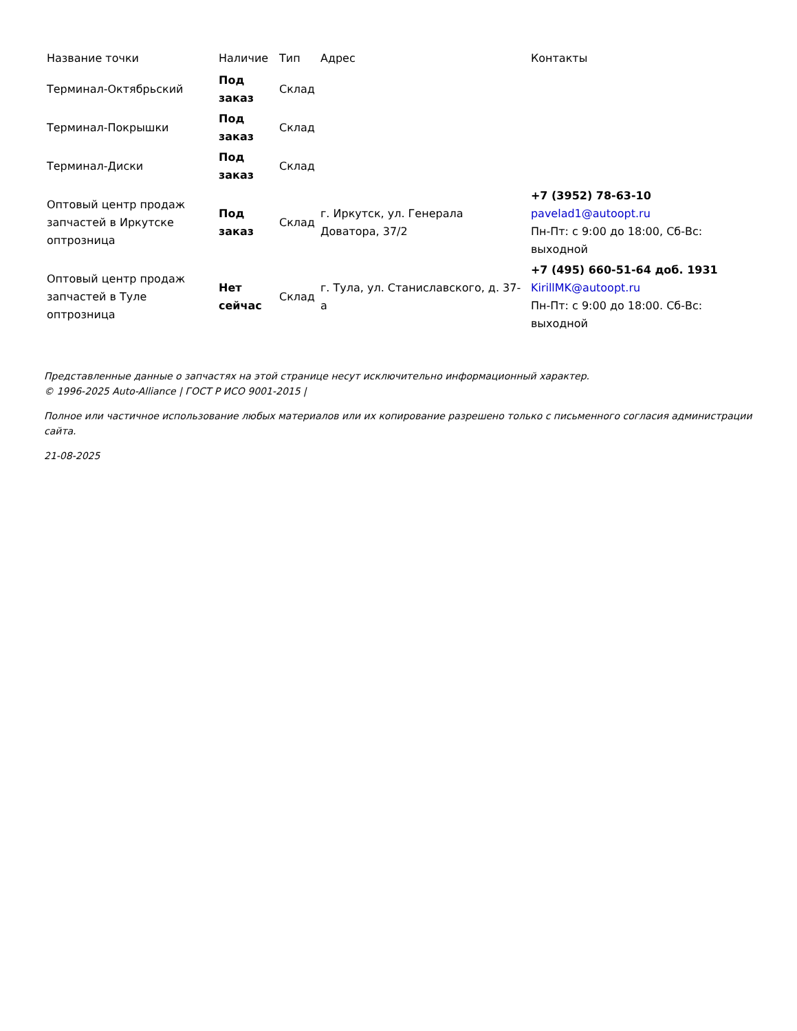| Название точки | Наличие | Тип | Адрес | Контакты |
| --- | --- | --- | --- | --- |
| Терминал-Октябрьский | Под заказ | Склад | | |
| Терминал-Покрышки | Под заказ | Склад | | |
| Терминал-Диски | Под заказ | Склад | | |
| Оптовый центр продаж запчастей в Иркутске оптрозница | Под заказ | Склад | г. Иркутск, ул. Генерала Доватора, 37/2 | +7 (3952) 78-63-10 pavelad1@autoopt.ru Пн-Пт: с 9:00 до 18:00, Сб-Вс: выходной |
| Оптовый центр продаж запчастей в Туле оптрозница | Нет сейчас | Склад | г. Тула, ул. Станиславского, д. 37-а | +7 (495) 660-51-64 доб. 1931 KirillMK@autoopt.ru Пн-Пт: с 9:00 до 18:00. Сб-Вс: выходной |
Представленные данные о запчастях на этой странице несут исключительно информационный характер.
© 1996-2025 Auto-Alliance | ГОСТ Р ИСО 9001-2015 |
Полное или частичное использование любых материалов или их копирование разрешено только с письменного согласия администрации сайта.
21-08-2025